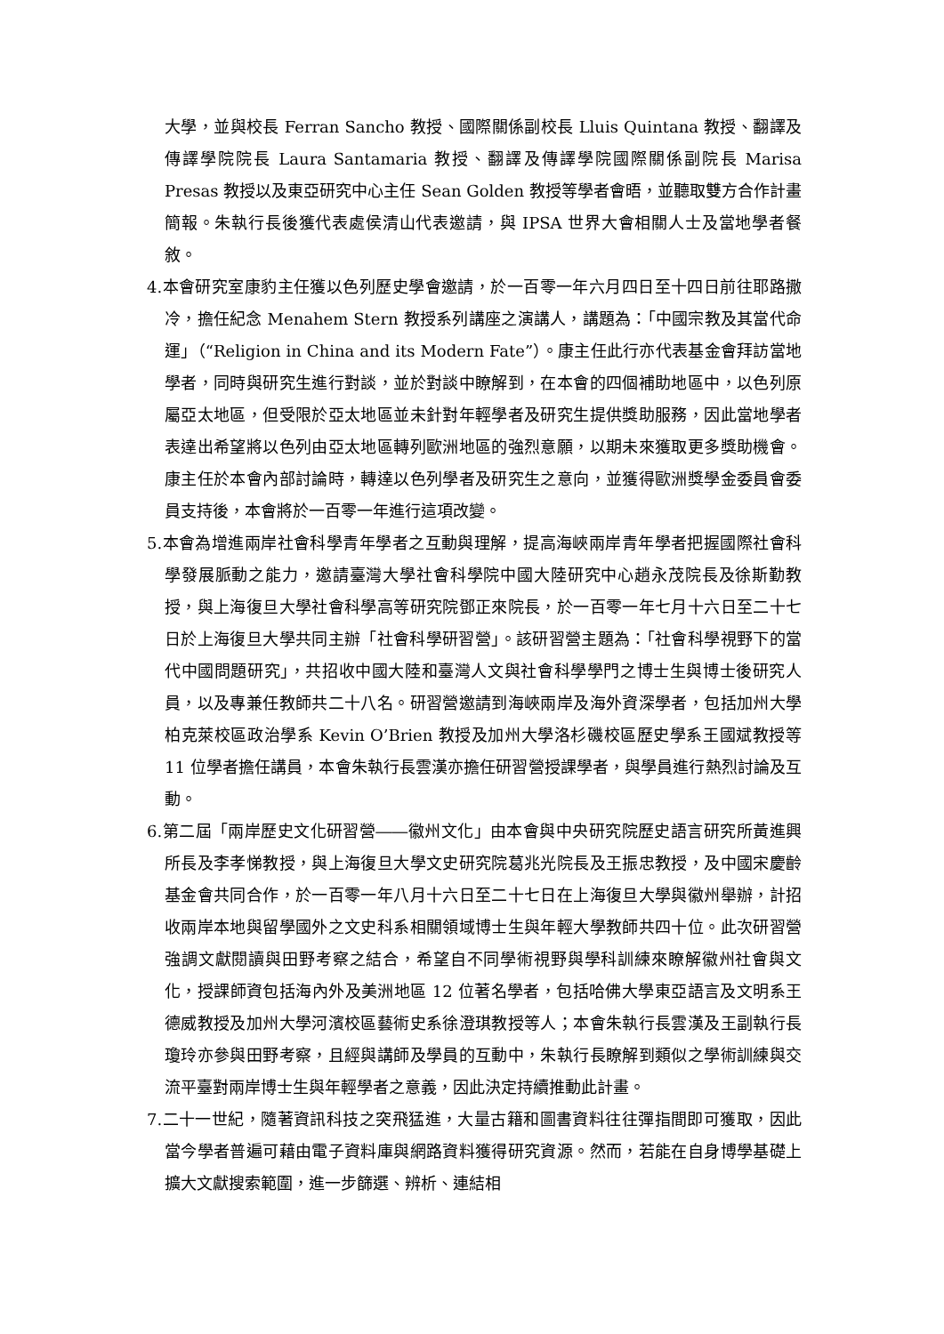大學，並與校長 Ferran Sancho 教授、國際關係副校長 Lluis Quintana 教授、翻譯及傳譯學院院長 Laura Santamaria 教授、翻譯及傳譯學院國際關係副院長 Marisa Presas 教授以及東亞研究中心主任 Sean Golden 教授等學者會晤，並聽取雙方合作計畫簡報。朱執行長後獲代表處侯清山代表邀請，與 IPSA 世界大會相關人士及當地學者餐敘。
4.本會研究室康豹主任獲以色列歷史學會邀請，於一百零一年六月四日至十四日前往耶路撒冷，擔任紀念 Menahem Stern 教授系列講座之演講人，講題為：「中國宗教及其當代命運」（“Religion in China and its Modern Fate”）。康主任此行亦代表基金會拜訪當地學者，同時與研究生進行對談，並於對談中瞭解到，在本會的四個補助地區中，以色列原屬亞太地區，但受限於亞太地區並未針對年輕學者及研究生提供獎助服務，因此當地學者表達出希望將以色列由亞太地區轉列歐洲地區的強烈意願，以期未來獲取更多獎助機會。康主任於本會內部討論時，轉達以色列學者及研究生之意向，並獲得歐洲獎學金委員會委員支持後，本會將於一百零一年進行這項改變。
5.本會為增進兩岸社會科學青年學者之互動與理解，提高海峽兩岸青年學者把握國際社會科學發展脈動之能力，邀請臺灣大學社會科學院中國大陸研究中心趙永茂院長及徐斯勤教授，與上海復旦大學社會科學高等研究院鄧正來院長，於一百零一年七月十六日至二十七日於上海復旦大學共同主辦「社會科學研習營」。該研習營主題為：「社會科學視野下的當代中國問題研究」，共招收中國大陸和臺灣人文與社會科學學門之博士生與博士後研究人員，以及專兼任教師共二十八名。研習營邀請到海峽兩岸及海外資深學者，包括加州大學柏克萊校區政治學系 Kevin O’Brien 教授及加州大學洛杉磯校區歷史學系王國斌教授等 11 位學者擔任講員，本會朱執行長雲漢亦擔任研習營授課學者，與學員進行熱烈討論及互動。
6.第二屆「兩岸歷史文化研習營――徽州文化」由本會與中央研究院歷史語言研究所黃進興所長及李孝悌教授，與上海復旦大學文史研究院葛兆光院長及王振忠教授，及中國宋慶齡基金會共同合作，於一百零一年八月十六日至二十七日在上海復旦大學與徽州舉辦，計招收兩岸本地與留學國外之文史科系相關領域博士生與年輕大學教師共四十位。此次研習營強調文獻閱讀與田野考察之結合，希望自不同學術視野與學科訓練來瞭解徽州社會與文化，授課師資包括海內外及美洲地區 12 位著名學者，包括哈佛大學東亞語言及文明系王德威教授及加州大學河濱校區藝術史系徐澄琪教授等人；本會朱執行長雲漢及王副執行長瓊玲亦參與田野考察，且經與講師及學員的互動中，朱執行長瞭解到類似之學術訓練與交流平臺對兩岸博士生與年輕學者之意義，因此決定持續推動此計畫。
7.二十一世紀，隨著資訊科技之突飛猛進，大量古籍和圖書資料往往彈指間即可獲取，因此當今學者普遍可藉由電子資料庫與網路資料獲得研究資源。然而，若能在自身博學基礎上擴大文獻搜索範圍，進一步篩選、辨析、連結相